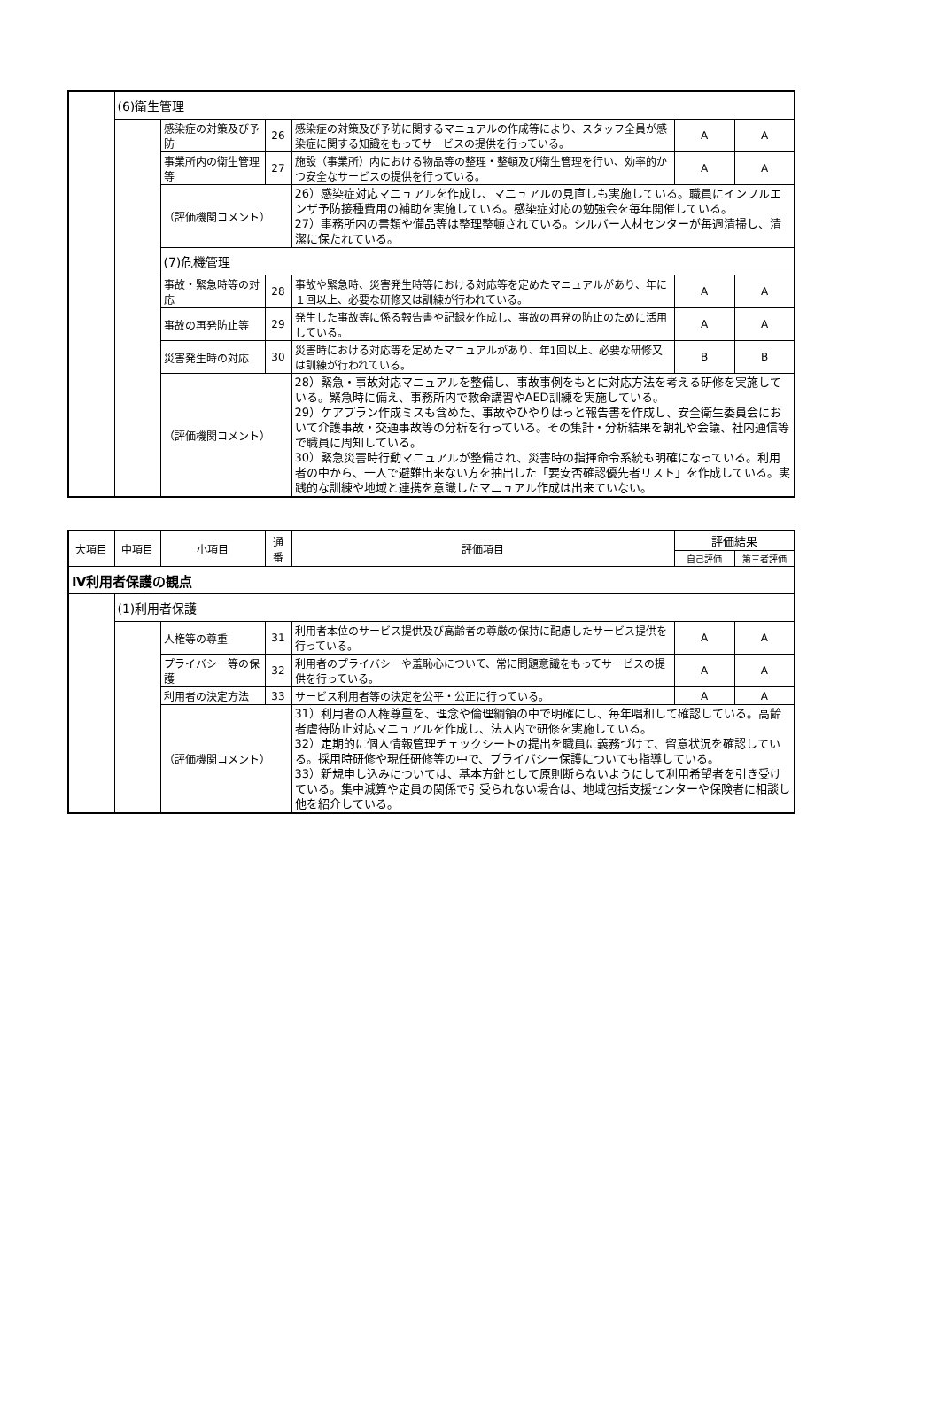| | (6)衛生管理 | | | | | |
| | | 感染症の対策及び予防 | 26 | 感染症の対策及び予防に関するマニュアルの作成等により、スタッフ全員が感染症に関する知識をもってサービスの提供を行っている。 | A | A |
| | | 事業所内の衛生管理等 | 27 | 施設（事業所）内における物品等の整理・整頓及び衛生管理を行い、効率的かつ安全なサービスの提供を行っている。 | A | A |
| | | （評価機関コメント） | | 26）感染症対応マニュアルを作成し、マニュアルの見直しも実施している。職員にインフルエンザ予防接種費用の補助を実施している。感染症対応の勉強会を毎年開催している。 27）事務所内の書類や備品等は整理整頓されている。シルバー人材センターが毎週清掃し、清潔に保たれている。 | | |
| | | (7)危機管理 | | | | |
| | | 事故・緊急時等の対応 | 28 | 事故や緊急時、災害発生時等における対応等を定めたマニュアルがあり、年に１回以上、必要な研修又は訓練が行われている。 | A | A |
| | | 事故の再発防止等 | 29 | 発生した事故等に係る報告書や記録を作成し、事故の再発の防止のために活用している。 | A | A |
| | | 災害発生時の対応 | 30 | 災害時における対応等を定めたマニュアルがあり、年1回以上、必要な研修又は訓練が行われている。 | B | B |
| | | （評価機関コメント） | | 28）緊急・事故対応マニュアルを整備し、事故事例をもとに対応方法を考える研修を実施している。緊急時に備え、事務所内で救命講習やAED訓練を実施している。 29）ケアプラン作成ミスも含めた、事故やひやりはっと報告書を作成し、安全衛生委員会において介護事故・交通事故等の分析を行っている。その集計・分析結果を朝礼や会議、社内通信等で職員に周知している。 30）緊急災害時行動マニュアルが整備され、災害時の指揮命令系統も明確になっている。利用者の中から、一人で避難出来ない方を抽出した「要安否確認優先者リスト」を作成している。実践的な訓練や地域と連携を意識したマニュアル作成は出来ていない。 | | |
| 大項目 | 中項目 | 小項目 | 通番 | 評価項目 | 評価結果 | |
| --- | --- | --- | --- | --- | --- | --- |
| | | | | | 自己評価 | 第三者評価 |
| Ⅳ利用者保護の観点 | | | | | | |
| | (1)利用者保護 | | | | | |
| | | 人権等の尊重 | 31 | 利用者本位のサービス提供及び高齢者の尊厳の保持に配慮したサービス提供を行っている。 | A | A |
| | | プライバシー等の保護 | 32 | 利用者のプライバシーや羞恥心について、常に問題意識をもってサービスの提供を行っている。 | A | A |
| | | 利用者の決定方法 | 33 | サービス利用者等の決定を公平・公正に行っている。 | A | A |
| | | （評価機関コメント） | | 31）利用者の人権尊重を、理念や倫理綱領の中で明確にし、毎年唱和して確認している。高齢者虐待防止対応マニュアルを作成し、法人内で研修を実施している。 32）定期的に個人情報管理チェックシートの提出を職員に義務づけて、留意状況を確認している。採用時研修や現任研修等の中で、プライバシー保護についても指導している。 33）新規申し込みについては、基本方針として原則断らないようにして利用希望者を引き受けている。集中減算や定員の関係で引受られない場合は、地域包括支援センターや保険者に相談し他を紹介している。 | | |